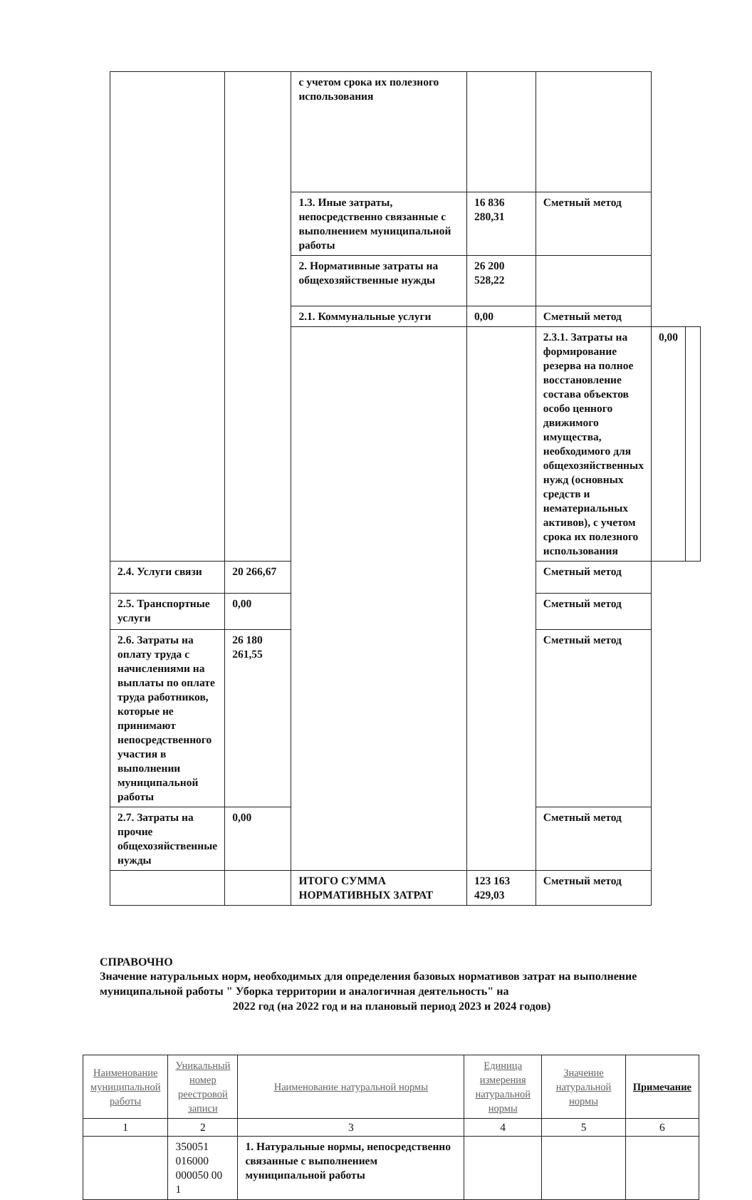| | | с учетом срока их полезного использования | | | | |
| | | 1.3. Иные затраты, непосредственно связанные с выполнением муниципальной работы | 16 836 280,31 | Сметный метод | | |
| | | 2. Нормативные затраты на общехозяйственные нужды | 26 200 528,22 | | | |
| | | 2.1. Коммунальные услуги | 0,00 | Сметный метод | | |
| | | | | 2.3.1. Затраты на формирование резерва на полное восстановление состава объектов особо ценного движимого имущества, необходимого для общехозяйственных нужд (основных средств и нематериальных активов), с учетом срока их полезного использования | 0,00 | |
| 2.4. Услуги связи | 20 266,67 | | | Сметный метод | | |
| 2.5. Транспортные услуги | 0,00 | | | Сметный метод | | |
| 2.6. Затраты на оплату труда с начислениями на выплаты по оплате труда работников, которые не принимают непосредственного участия в выполнении муниципальной работы | 26 180 261,55 | | | Сметный метод | | |
| 2.7. Затраты на прочие общехозяйственные нужды | 0,00 | | | Сметный метод | | |
| | | ИТОГО СУММА НОРМАТИВНЫХ ЗАТРАТ | 123 163 429,03 | Сметный метод | | |
СПРАВОЧНО
Значение натуральных норм, необходимых для определения базовых нормативов затрат на выполнение муниципальной работы " Уборка территории и аналогичная деятельность" на
2022 год (на 2022 год и на плановый период 2023 и 2024 годов)
| Наименование муниципальной работы | Уникальный номер реестровой записи | Наименование натуральной нормы | Единица измерения натуральной нормы | Значение натуральной нормы | Примечание |
| --- | --- | --- | --- | --- | --- |
| 1 | 2 | 3 | 4 | 5 | 6 |
| | 350051 016000 000050 00 1 | 1. Натуральные нормы, непосредственно связанные с выполнением муниципальной работы | | | |